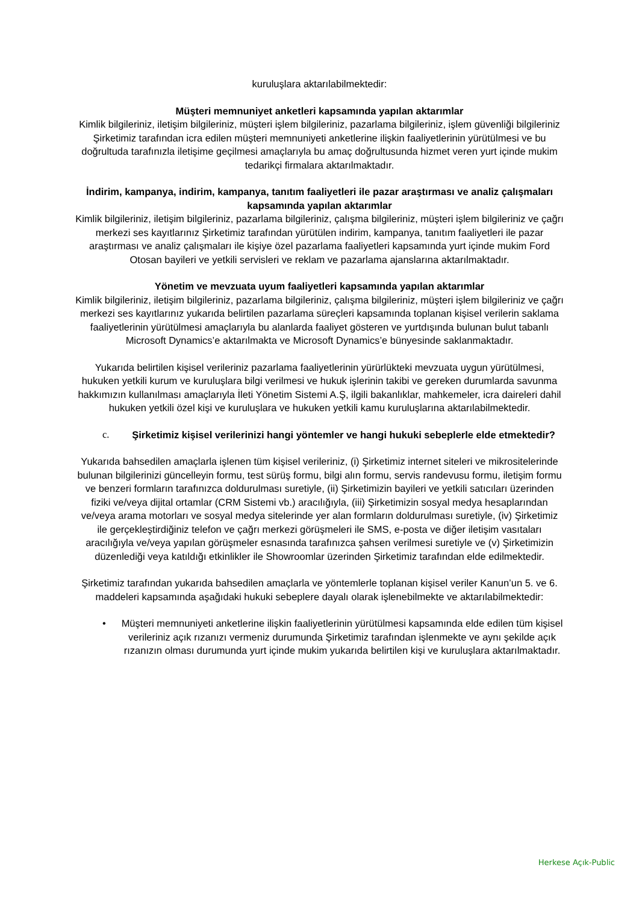kuruluşlara aktarılabilmektedir:
Müşteri memnuniyet anketleri kapsamında yapılan aktarımlar
Kimlik bilgileriniz, iletişim bilgileriniz, müşteri işlem bilgileriniz, pazarlama bilgileriniz, işlem güvenliği bilgileriniz Şirketimiz tarafından icra edilen müşteri memnuniyeti anketlerine ilişkin faaliyetlerinin yürütülmesi ve bu doğrultuda tarafınızla iletişime geçilmesi amaçlarıyla bu amaç doğrultusunda hizmet veren yurt içinde mukim tedarikçi firmalara aktarılmaktadır.
İndirim, kampanya, indirim, kampanya, tanıtım faaliyetleri ile pazar araştırması ve analiz çalışmaları kapsamında yapılan aktarımlar
Kimlik bilgileriniz, iletişim bilgileriniz, pazarlama bilgileriniz, çalışma bilgileriniz, müşteri işlem bilgileriniz ve çağrı merkezi ses kayıtlarınız Şirketimiz tarafından yürütülen indirim, kampanya, tanıtım faaliyetleri ile pazar araştırması ve analiz çalışmaları ile kişiye özel pazarlama faaliyetleri kapsamında yurt içinde mukim Ford Otosan bayileri ve yetkili servisleri ve reklam ve pazarlama ajanslarına aktarılmaktadır.
Yönetim ve mevzuata uyum faaliyetleri kapsamında yapılan aktarımlar
Kimlik bilgileriniz, iletişim bilgileriniz, pazarlama bilgileriniz, çalışma bilgileriniz, müşteri işlem bilgileriniz ve çağrı merkezi ses kayıtlarınız yukarıda belirtilen pazarlama süreçleri kapsamında toplanan kişisel verilerin saklama faaliyetlerinin yürütülmesi amaçlarıyla bu alanlarda faaliyet gösteren ve yurtdışında bulunan bulut tabanlı Microsoft Dynamics’e aktarılmakta ve Microsoft Dynamics’e bünyesinde saklanmaktadır.
Yukarıda belirtilen kişisel verileriniz pazarlama faaliyetlerinin yürürlükteki mevzuata uygun yürütülmesi, hukuken yetkili kurum ve kuruluşlara bilgi verilmesi ve hukuk işlerinin takibi ve gereken durumlarda savunma hakkımızın kullanılması amaçlarıyla İleti Yönetim Sistemi A.Ş, ilgili bakanlıklar, mahkemeler, icra daireleri dahil hukuken yetkili özel kişi ve kuruluşlara ve hukuken yetkili kamu kuruluşlarına aktarılabilmektedir.
c. Şirketimiz kişisel verilerinizi hangi yöntemler ve hangi hukuki sebeplerle elde etmektedir?
Yukarıda bahsedilen amaçlarla işlenen tüm kişisel verileriniz, (i) Şirketimiz internet siteleri ve mikrositelerinde bulunan bilgilerinizi güncelleyin formu, test sürüş formu, bilgi alın formu, servis randevusu formu, iletişim formu ve benzeri formların tarafınızca doldurulması suretiyle, (ii) Şirketimizin bayileri ve yetkili satıcıları üzerinden fiziki ve/veya dijital ortamlar (CRM Sistemi vb.) aracılığıyla, (iii) Şirketimizin sosyal medya hesaplarından ve/veya arama motorları ve sosyal medya sitelerinde yer alan formların doldurulması suretiyle, (iv) Şirketimiz ile gerçekleştirdiğiniz telefon ve çağrı merkezi görüşmeleri ile SMS, e-posta ve diğer iletişim vasıtaları aracılığıyla ve/veya yapılan görüşmeler esnasında tarafınızca şahsen verilmesi suretiyle ve (v) Şirketimizin düzenlediği veya katıldığı etkinlikler ile Showroomlar üzerinden Şirketimiz tarafından elde edilmektedir.
Şirketimiz tarafından yukarıda bahsedilen amaçlarla ve yöntemlerle toplanan kişisel veriler Kanun’un 5. ve 6. maddeleri kapsamında aşağıdaki hukuki sebeplere dayalı olarak işlenebilmekte ve aktarılabilmektedir:
• Müşteri memnuniyeti anketlerine ilişkin faaliyetlerinin yürütülmesi kapsamında elde edilen tüm kişisel verileriniz açık rızanızı vermeniz durumunda Şirketimiz tarafından işlenmekte ve aynı şekilde açık rızanızın olması durumunda yurt içinde mukim yukarıda belirtilen kişi ve kuruluşlara aktarılmaktadır.
Herkese Açık-Public